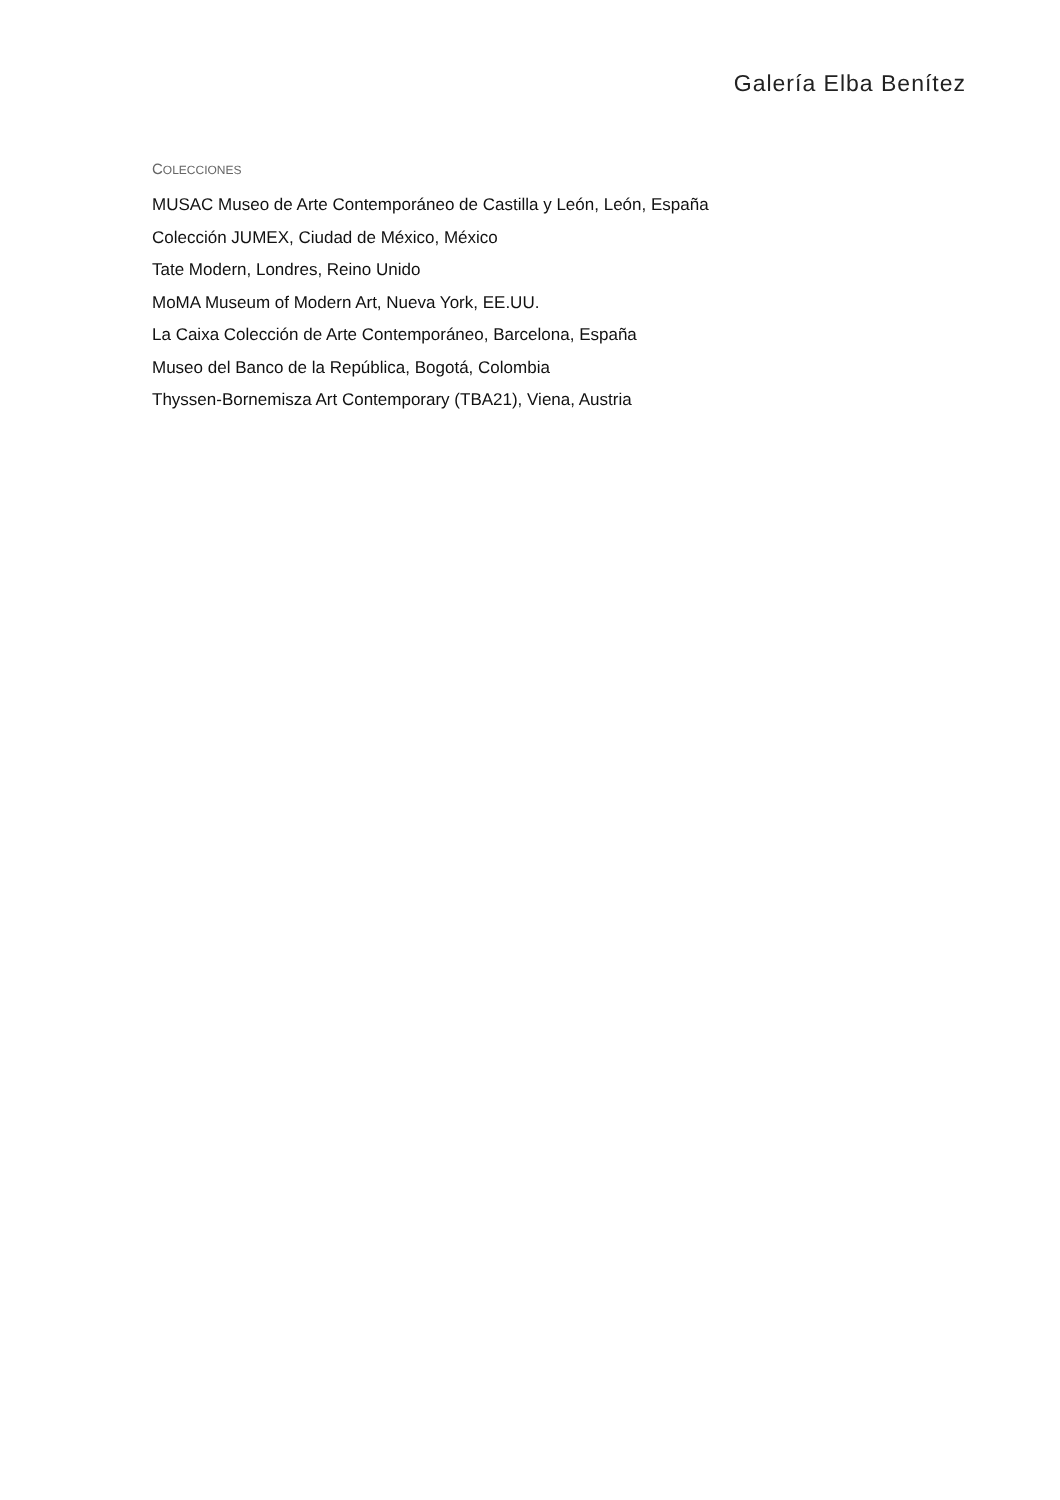Galería Elba Benítez
COLECCIONES
MUSAC Museo de Arte Contemporáneo de Castilla y León, León, España
Colección JUMEX, Ciudad de México, México
Tate Modern, Londres, Reino Unido
MoMA Museum of Modern Art, Nueva York, EE.UU.
La Caixa Colección de Arte Contemporáneo, Barcelona, España
Museo del Banco de la República, Bogotá, Colombia
Thyssen-Bornemisza Art Contemporary (TBA21), Viena, Austria